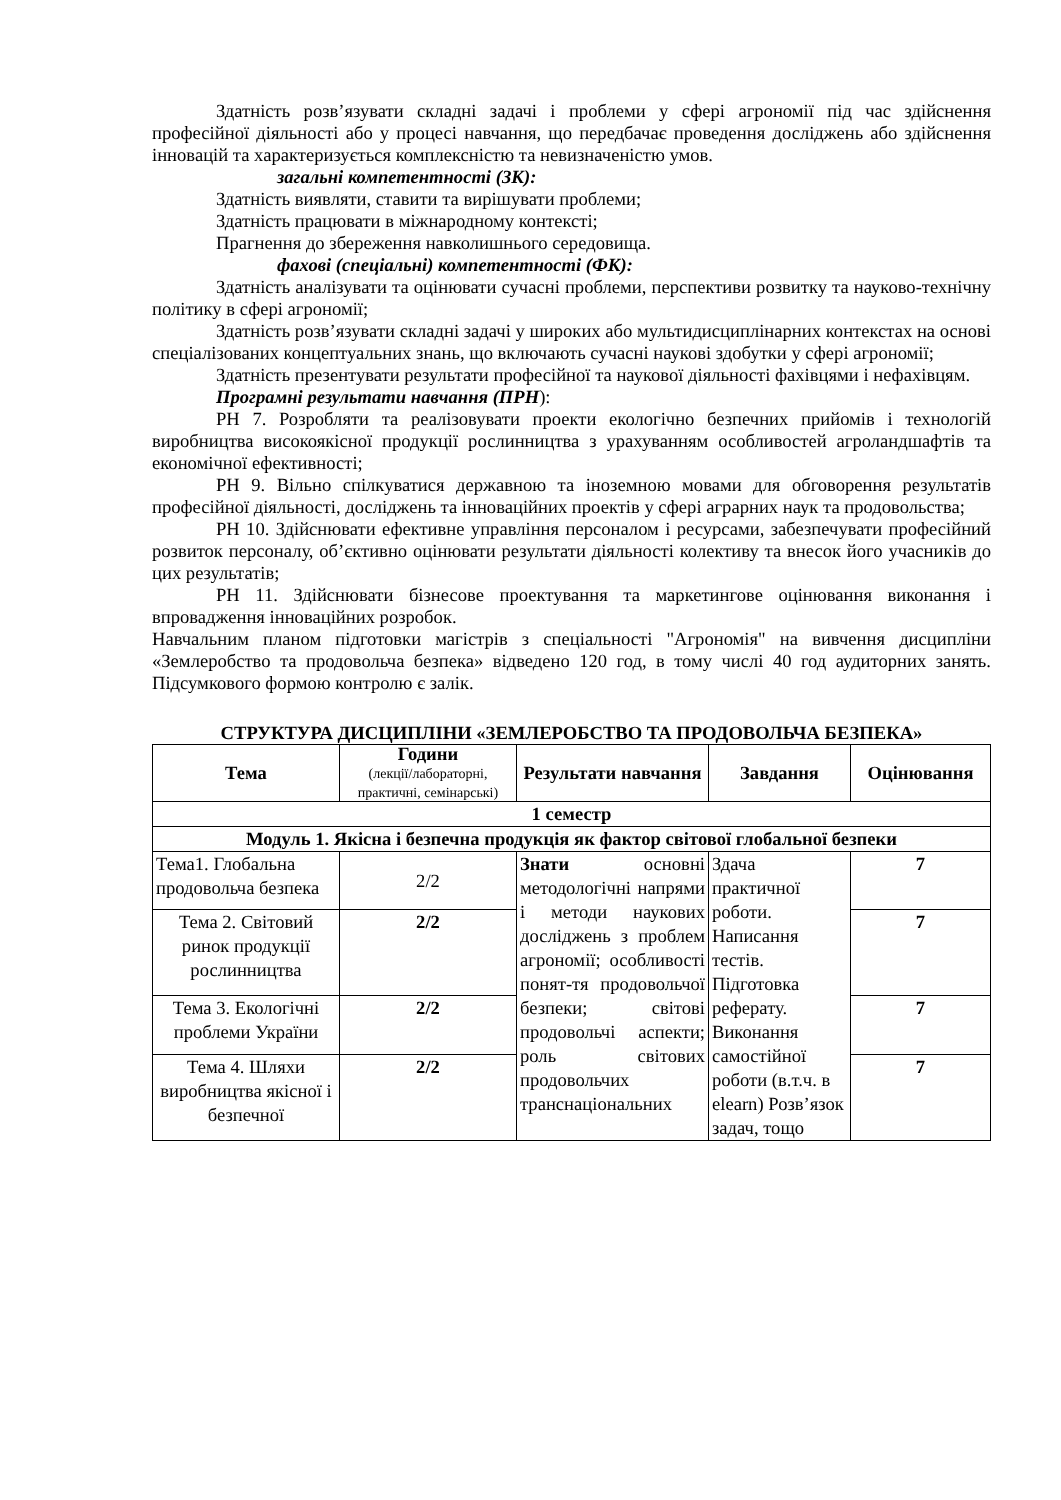Здатність розв’язувати складні задачі і проблеми у сфері агрономії під час здійснення професійної діяльності або у процесі навчання, що передбачає проведення досліджень або здійснення інновацій та характеризується комплексністю та невизначеністю умов.
загальні компетентності (ЗК):
Здатність виявляти, ставити та вирішувати проблеми;
Здатність працювати в міжнародному контексті;
Прагнення до збереження навколишнього середовища.
фахові (спеціальні) компетентності (ФК):
Здатність аналізувати та оцінювати сучасні проблеми, перспективи розвитку та науково-технічну політику в сфері агрономії;
Здатність розв’язувати складні задачі у широких або мультидисциплінарних контекстах на основі спеціалізованих концептуальних знань, що включають сучасні наукові здобутки у сфері агрономії;
Здатність презентувати результати професійної та наукової діяльності фахівцями і нефахівцям.
Програмні результати навчання (ПРН):
РН 7. Розробляти та реалізовувати проекти екологічно безпечних прийомів і технологій виробництва високоякісної продукції рослинництва з урахуванням особливостей агроландшафтів та економічної ефективності;
РН 9. Вільно спілкуватися державною та іноземною мовами для обговорення результатів професійної діяльності, досліджень та інноваційних проектів у сфері аграрних наук та продовольства;
РН 10. Здійснювати ефективне управління персоналом і ресурсами, забезпечувати професійний розвиток персоналу, об’єктивно оцінювати результати діяльності колективу та внесок його учасників до цих результатів;
РН 11. Здійснювати бізнесове проектування та маркетингове оцінювання виконання і впровадження інноваційних розробок.
Навчальним планом підготовки магістрів з спеціальності "Агрономія" на вивчення дисципліни «Землеробство та продовольча безпека» відведено 120 год, в тому числі 40 год аудиторних занять. Підсумкового формою контролю є залік.
СТРУКТУРА ДИСЦИПЛІНИ «ЗЕМЛЕРОБСТВО ТА ПРОДОВОЛЬЧА БЕЗПЕКА»
| Тема | Години (лекції/лабораторні, практичні, семінарські) | Результати навчання | Завдання | Оцінювання |
| --- | --- | --- | --- | --- |
| 1 семестр | | | | |
| Модуль 1. Якісна і безпечна продукція як фактор світової глобальної безпеки | | | | |
| Тема1. Глобальна продовольча безпека | 2/2 | Знати основні методологічні напрями і методи наукових досліджень з проблем агрономії; особливості понят-тя продовольчої безпеки; світові продовольчі аспекти; роль світових продовольчих транснаціональних | Здача практичної роботи. Написання тестів. Підготовка реферату. Виконання самостійної роботи (в.т.ч. в elearn) Розв’язок задач, тощо | 7 |
| Тема 2. Світовий ринок продукції рослинництва | 2/2 | | | 7 |
| Тема 3. Екологічні проблеми України | 2/2 | | | 7 |
| Тема 4. Шляхи виробництва якісної і безпечної | 2/2 | | | 7 |